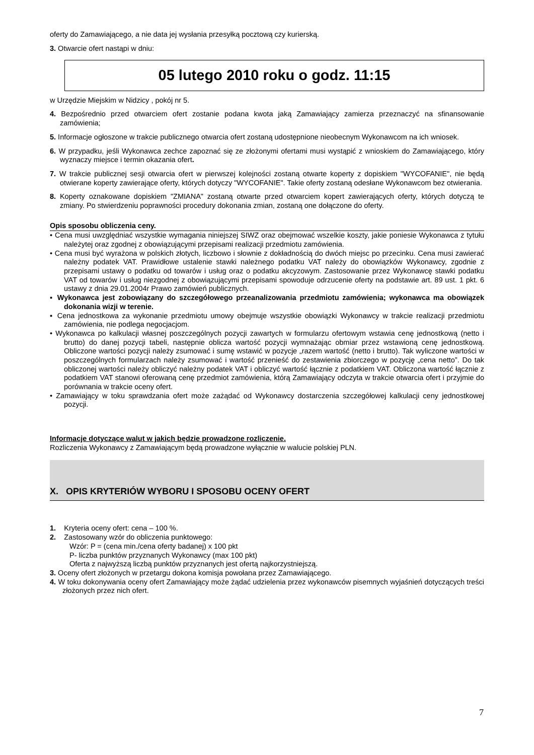oferty do Zamawiającego, a nie data jej wysłania przesyłką pocztową czy kurierską.
3. Otwarcie ofert nastąpi w dniu:
05 lutego 2010 roku o godz. 11:15
w Urzędzie Miejskim w Nidzicy , pokój nr 5.
4. Bezpośrednio przed otwarciem ofert zostanie podana kwota jaką Zamawiający zamierza przeznaczyć na sfinansowanie zamówienia;
5. Informacje ogłoszone w trakcie publicznego otwarcia ofert zostaną udostępnione nieobecnym Wykonawcom na ich wniosek.
6. W przypadku, jeśli Wykonawca zechce zapoznać się ze złożonymi ofertami musi wystąpić z wnioskiem do Zamawiającego, który wyznaczy miejsce i termin okazania ofert.
7. W trakcie publicznej sesji otwarcia ofert w pierwszej kolejności zostaną otwarte koperty z dopiskiem "WYCOFANIE", nie będą otwierane koperty zawierające oferty, których dotyczy "WYCOFANIE". Takie oferty zostaną odesłane Wykonawcom bez otwierania.
8. Koperty oznakowane dopiskiem "ZMIANA" zostaną otwarte przed otwarciem kopert zawierających oferty, których dotyczą te zmiany. Po stwierdzeniu poprawności procedury dokonania zmian, zostaną one dołączone do oferty.
Opis sposobu obliczenia ceny.
• Cena musi uwzględniać wszystkie wymagania niniejszej SIWZ oraz obejmować wszelkie koszty, jakie poniesie Wykonawca z tytułu należytej oraz zgodnej z obowiązującymi przepisami realizacji przedmiotu zamówienia.
• Cena musi być wyrażona w polskich złotych, liczbowo i słownie z dokładnością do dwóch miejsc po przecinku. Cena musi zawierać należny podatek VAT. Prawidłowe ustalenie stawki należnego podatku VAT należy do obowiązków Wykonawcy, zgodnie z przepisami ustawy o podatku od towarów i usług oraz o podatku akcyzowym. Zastosowanie przez Wykonawcę stawki podatku VAT od towarów i usług niezgodnej z obowiązującymi przepisami spowoduje odrzucenie oferty na podstawie art. 89 ust. 1 pkt. 6 ustawy z dnia 29.01.2004r Prawo zamówień publicznych.
▪ Wykonawca jest zobowiązany do szczegółowego przeanalizowania przedmiotu zamówienia; wykonawca ma obowiązek dokonania wizji w terenie.
▪ Cena jednostkowa za wykonanie przedmiotu umowy obejmuje wszystkie obowiązki Wykonawcy w trakcie realizacji przedmiotu zamówienia, nie podlega negocjacjom.
• Wykonawca po kalkulacji własnej poszczególnych pozycji zawartych w formularzu ofertowym wstawia cenę jednostkową (netto i brutto) do danej pozycji tabeli, następnie oblicza wartość pozycji wymnażając obmiar przez wstawioną cenę jednostkową. Obliczone wartości pozycji należy zsumować i sumę wstawić w pozycje „razem wartość (netto i brutto). Tak wyliczone wartości w poszczególnych formularzach należy zsumować i wartość przenieść do zestawienia zbiorczego w pozycję „cena netto”. Do tak obliczonej wartości należy obliczyć należny podatek VAT i obliczyć wartość łącznie z podatkiem VAT. Obliczona wartość łącznie z podatkiem VAT stanowi oferowaną cenę przedmiot zamówienia, którą Zamawiający odczyta w trakcie otwarcia ofert i przyjmie do porównania w trakcie oceny ofert.
• Zamawiający w toku sprawdzania ofert może zażądać od Wykonawcy dostarczenia szczegółowej kalkulacji ceny jednostkowej pozycji.
Informacje dotyczące walut w jakich będzie prowadzone rozliczenie.
Rozliczenia Wykonawcy z Zamawiającym będą prowadzone wyłącznie w walucie polskiej PLN.
X. OPIS KRYTERIÓW WYBORU I SPOSOBU OCENY OFERT
1. Kryteria oceny ofert: cena – 100 %.
2. Zastosowany wzór do obliczenia punktowego:
Wzór: P = (cena min./cena oferty badanej) x 100 pkt
P- liczba punktów przyznanych Wykonawcy (max 100 pkt)
Oferta z najwyższą liczbą punktów przyznanych jest ofertą najkorzystniejszą.
3. Oceny ofert złożonych w przetargu dokona komisja powołana przez Zamawiającego.
4. W toku dokonywania oceny ofert Zamawiający może żądać udzielenia przez wykonawców pisemnych wyjaśnień dotyczących treści złożonych przez nich ofert.
7